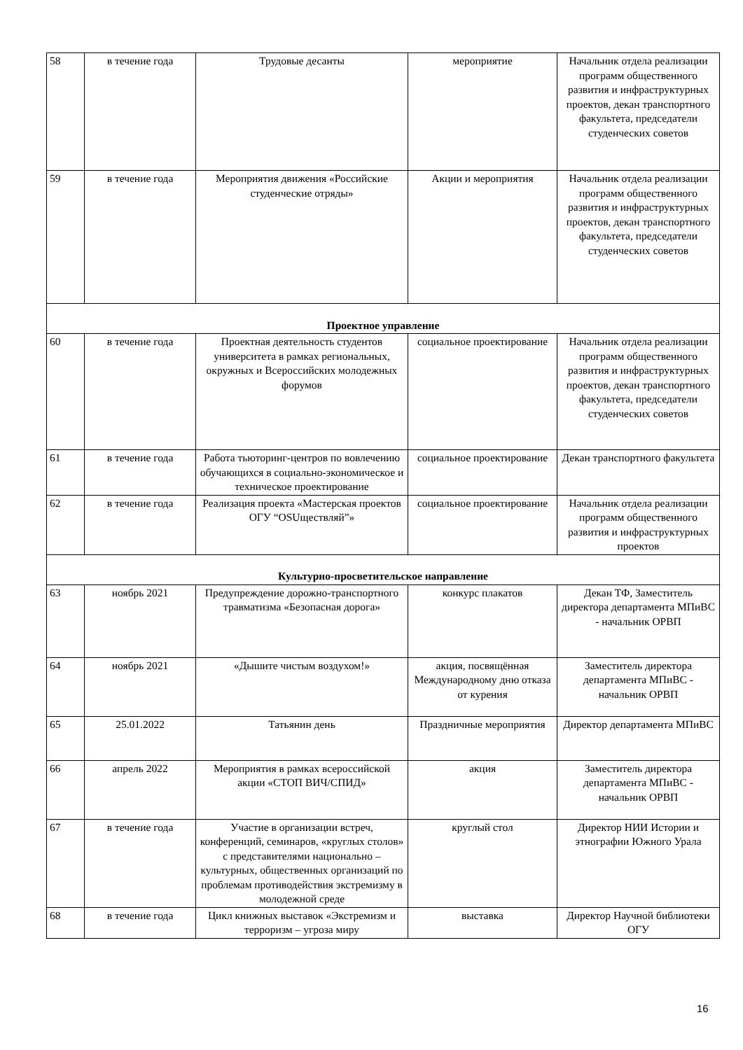| 58 | в течение года | Трудовые десанты | мероприятие | Начальник отдела реализации программ общественного развития и инфраструктурных проектов, декан транспортного факультета, председатели студенческих советов |
| 59 | в течение года | Мероприятия движения «Российские студенческие отряды» | Акции и мероприятия | Начальник отдела реализации программ общественного развития и инфраструктурных проектов, декан транспортного факультета, председатели студенческих советов |
| Проектное управление | | | | |
| 60 | в течение года | Проектная деятельность студентов университета в рамках региональных, окружных и Всероссийских молодежных форумов | социальное проектирование | Начальник отдела реализации программ общественного развития и инфраструктурных проектов, декан транспортного факультета, председатели студенческих советов |
| 61 | в течение года | Работа тьюторинг-центров по вовлечению обучающихся в социально-экономическое и техническое проектирование | социальное проектирование | Декан транспортного факультета |
| 62 | в течение года | Реализация проекта «Мастерская проектов ОГУ “OSUществляй”» | социальное проектирование | Начальник отдела реализации программ общественного развития и инфраструктурных проектов |
| Культурно-просветительское направление | | | | |
| 63 | ноябрь 2021 | Предупреждение дорожно-транспортного травматизма «Безопасная дорога» | конкурс плакатов | Декан ТФ, Заместитель директора департамента МПиВС - начальник ОРВП |
| 64 | ноябрь 2021 | «Дышите чистым воздухом!» | акция, посвящённая Международному дню отказа от курения | Заместитель директора департамента МПиВС - начальник ОРВП |
| 65 | 25.01.2022 | Татьянин день | Праздничные мероприятия | Директор департамента МПиВС |
| 66 | апрель 2022 | Мероприятия в рамках всероссийской акции «СТОП ВИЧ/СПИД» | акция | Заместитель директора департамента МПиВС - начальник ОРВП |
| 67 | в течение года | Участие в организации встреч, конференций, семинаров, «круглых столов» с представителями национально – культурных, общественных организаций по проблемам противодействия экстремизму в молодежной среде | круглый стол | Директор НИИ Истории и этнографии Южного Урала |
| 68 | в течение года | Цикл книжных выставок «Экстремизм и терроризм – угроза миру | выставка | Директор Научной библиотеки ОГУ |
16